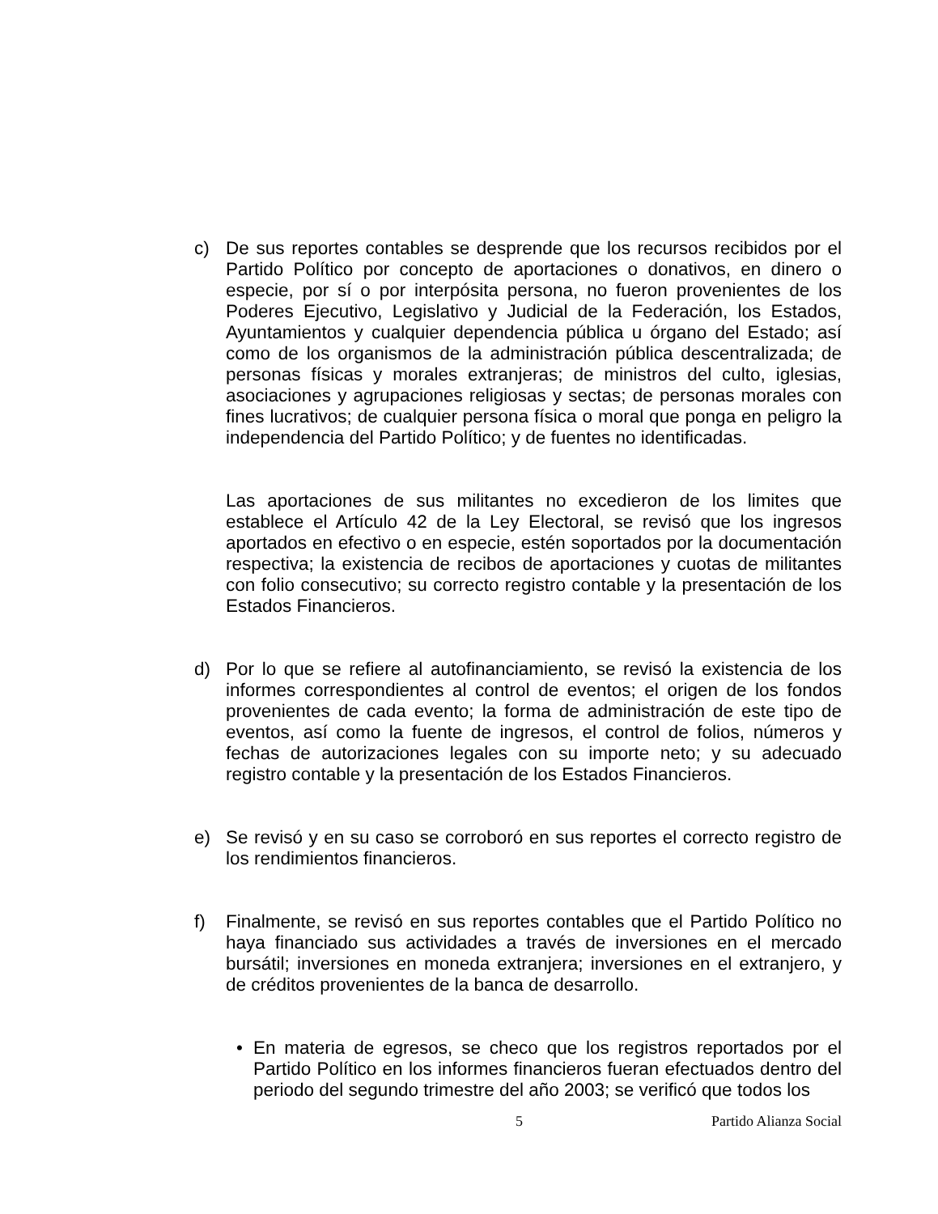c) De sus reportes contables se desprende que los recursos recibidos por el Partido Político por concepto de aportaciones o donativos, en dinero o especie, por sí o por interpósita persona, no fueron provenientes de los Poderes Ejecutivo, Legislativo y Judicial de la Federación, los Estados, Ayuntamientos y cualquier dependencia pública u órgano del Estado; así como de los organismos de la administración pública descentralizada; de personas físicas y morales extranjeras; de ministros del culto, iglesias, asociaciones y agrupaciones religiosas y sectas; de personas morales con fines lucrativos; de cualquier persona física o moral que ponga en peligro la independencia del Partido Político; y de fuentes no identificadas.
Las aportaciones de sus militantes no excedieron de los limites que establece el Artículo 42 de la Ley Electoral, se revisó que los ingresos aportados en efectivo o en especie, estén soportados por la documentación respectiva; la existencia de recibos de aportaciones y cuotas de militantes con folio consecutivo; su correcto registro contable y la presentación de los Estados Financieros.
d) Por lo que se refiere al autofinanciamiento, se revisó la existencia de los informes correspondientes al control de eventos; el origen de los fondos provenientes de cada evento; la forma de administración de este tipo de eventos, así como la fuente de ingresos, el control de folios, números y fechas de autorizaciones legales con su importe neto; y su adecuado registro contable y la presentación de los Estados Financieros.
e) Se revisó y en su caso se corroboró en sus reportes el correcto registro de los rendimientos financieros.
f) Finalmente, se revisó en sus reportes contables que el Partido Político no haya financiado sus actividades a través de inversiones en el mercado bursátil; inversiones en moneda extranjera; inversiones en el extranjero, y de créditos provenientes de la banca de desarrollo.
• En materia de egresos, se checo que los registros reportados por el Partido Político en los informes financieros fueran efectuados dentro del periodo del segundo trimestre del año 2003; se verificó que todos los
5 Partido Alianza Social